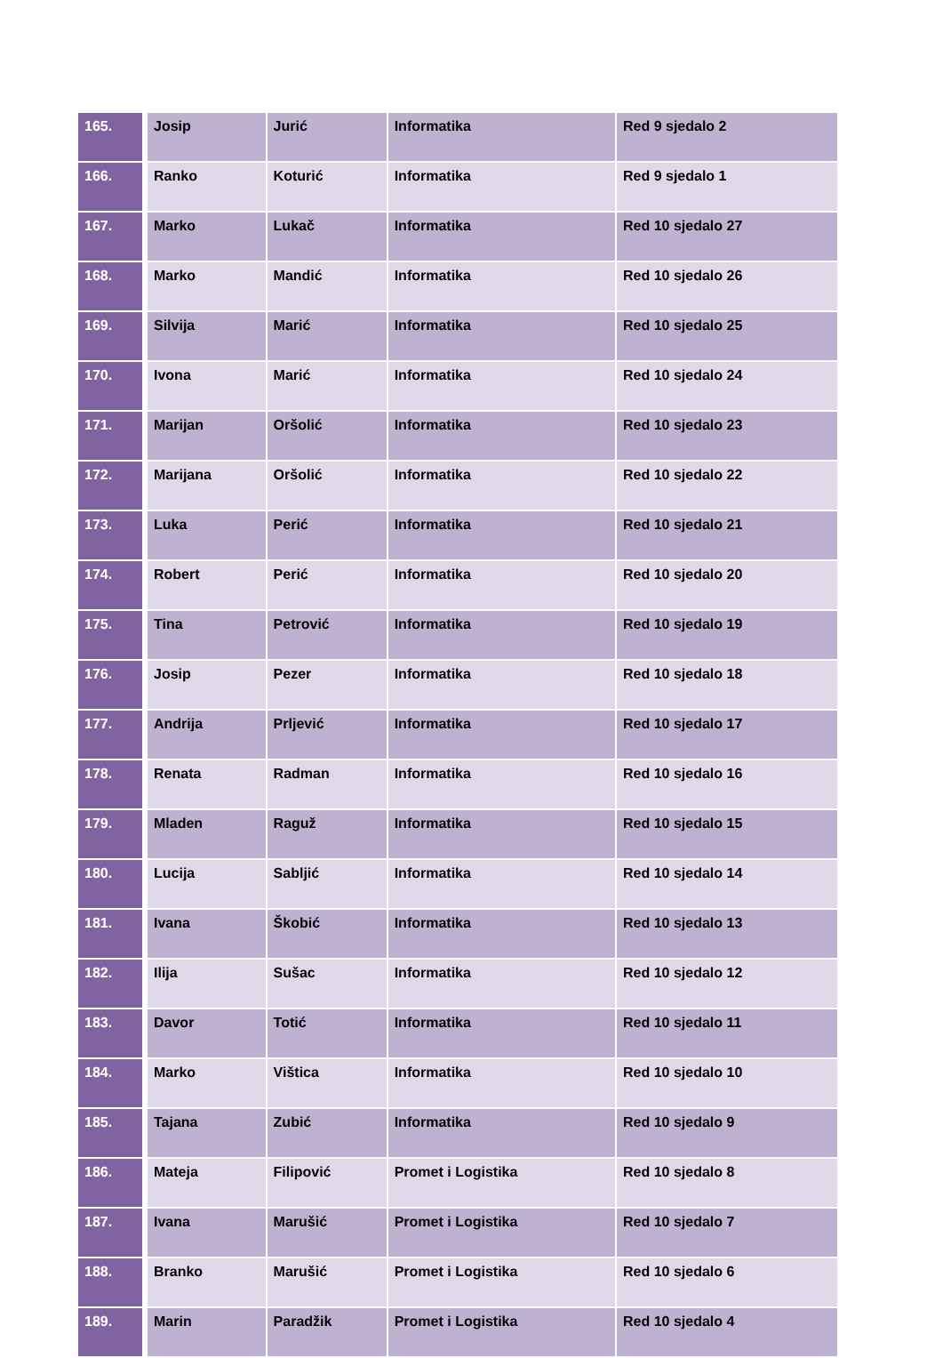| 165. | Josip | Jurić | Informatika | Red 9 sjedalo 2 |
| 166. | Ranko | Koturić | Informatika | Red 9 sjedalo 1 |
| 167. | Marko | Lukač | Informatika | Red 10 sjedalo 27 |
| 168. | Marko | Mandić | Informatika | Red 10 sjedalo 26 |
| 169. | Silvija | Marić | Informatika | Red 10 sjedalo 25 |
| 170. | Ivona | Marić | Informatika | Red 10 sjedalo 24 |
| 171. | Marijan | Oršolić | Informatika | Red 10 sjedalo 23 |
| 172. | Marijana | Oršolić | Informatika | Red 10 sjedalo 22 |
| 173. | Luka | Perić | Informatika | Red 10 sjedalo 21 |
| 174. | Robert | Perić | Informatika | Red 10 sjedalo 20 |
| 175. | Tina | Petrović | Informatika | Red 10 sjedalo 19 |
| 176. | Josip | Pezer | Informatika | Red 10 sjedalo 18 |
| 177. | Andrija | Prljević | Informatika | Red 10 sjedalo 17 |
| 178. | Renata | Radman | Informatika | Red 10 sjedalo 16 |
| 179. | Mladen | Raguž | Informatika | Red 10 sjedalo 15 |
| 180. | Lucija | Sabljić | Informatika | Red 10 sjedalo 14 |
| 181. | Ivana | Škobić | Informatika | Red 10 sjedalo 13 |
| 182. | Ilija | Sušac | Informatika | Red 10 sjedalo 12 |
| 183. | Davor | Totić | Informatika | Red 10 sjedalo 11 |
| 184. | Marko | Vištica | Informatika | Red 10 sjedalo 10 |
| 185. | Tajana | Zubić | Informatika | Red 10 sjedalo 9 |
| 186. | Mateja | Filipović | Promet i Logistika | Red 10 sjedalo 8 |
| 187. | Ivana | Marušić | Promet i Logistika | Red 10 sjedalo 7 |
| 188. | Branko | Marušić | Promet i Logistika | Red 10 sjedalo 6 |
| 189. | Marin | Paradžik | Promet i Logistika | Red 10 sjedalo 4 |